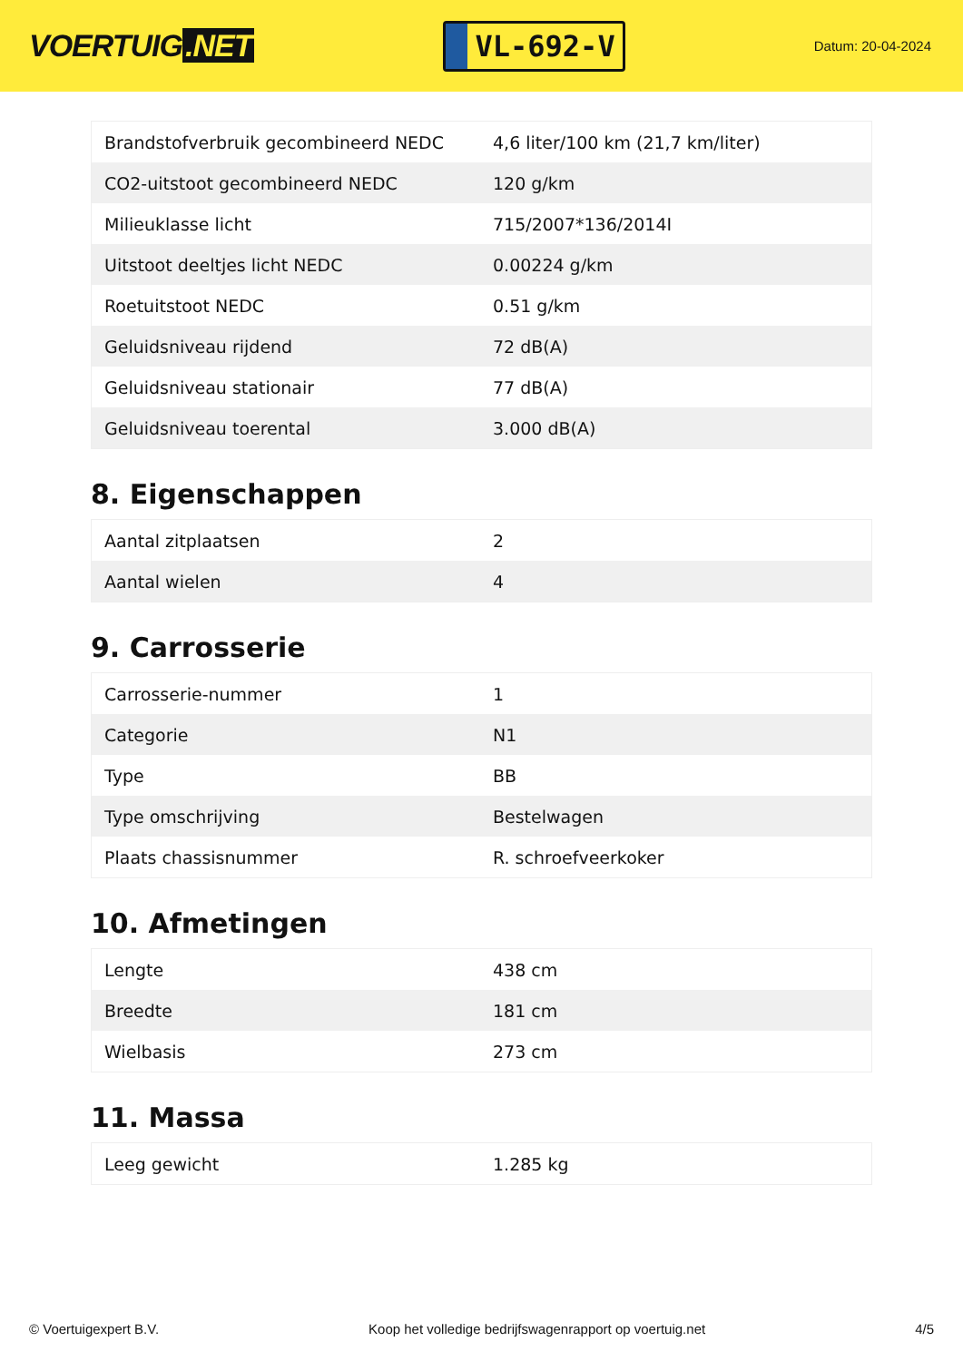VOERTUIG.NET
VL-692-V
Datum: 20-04-2024
| Brandstofverbruik gecombineerd NEDC | 4,6 liter/100 km (21,7 km/liter) |
| CO2-uitstoot gecombineerd NEDC | 120 g/km |
| Milieuklasse licht | 715/2007*136/2014I |
| Uitstoot deeltjes licht NEDC | 0.00224 g/km |
| Roetuitstoot NEDC | 0.51 g/km |
| Geluidsniveau rijdend | 72 dB(A) |
| Geluidsniveau stationair | 77 dB(A) |
| Geluidsniveau toerental | 3.000 dB(A) |
8. Eigenschappen
| Aantal zitplaatsen | 2 |
| Aantal wielen | 4 |
9. Carrosserie
| Carrosserie-nummer | 1 |
| Categorie | N1 |
| Type | BB |
| Type omschrijving | Bestelwagen |
| Plaats chassisnummer | R. schroefveerkoker |
10. Afmetingen
| Lengte | 438 cm |
| Breedte | 181 cm |
| Wielbasis | 273 cm |
11. Massa
| Leeg gewicht | 1.285 kg |
© Voertuigexpert B.V. Koop het volledige bedrijfswagenrapport op voertuig.net 4/5